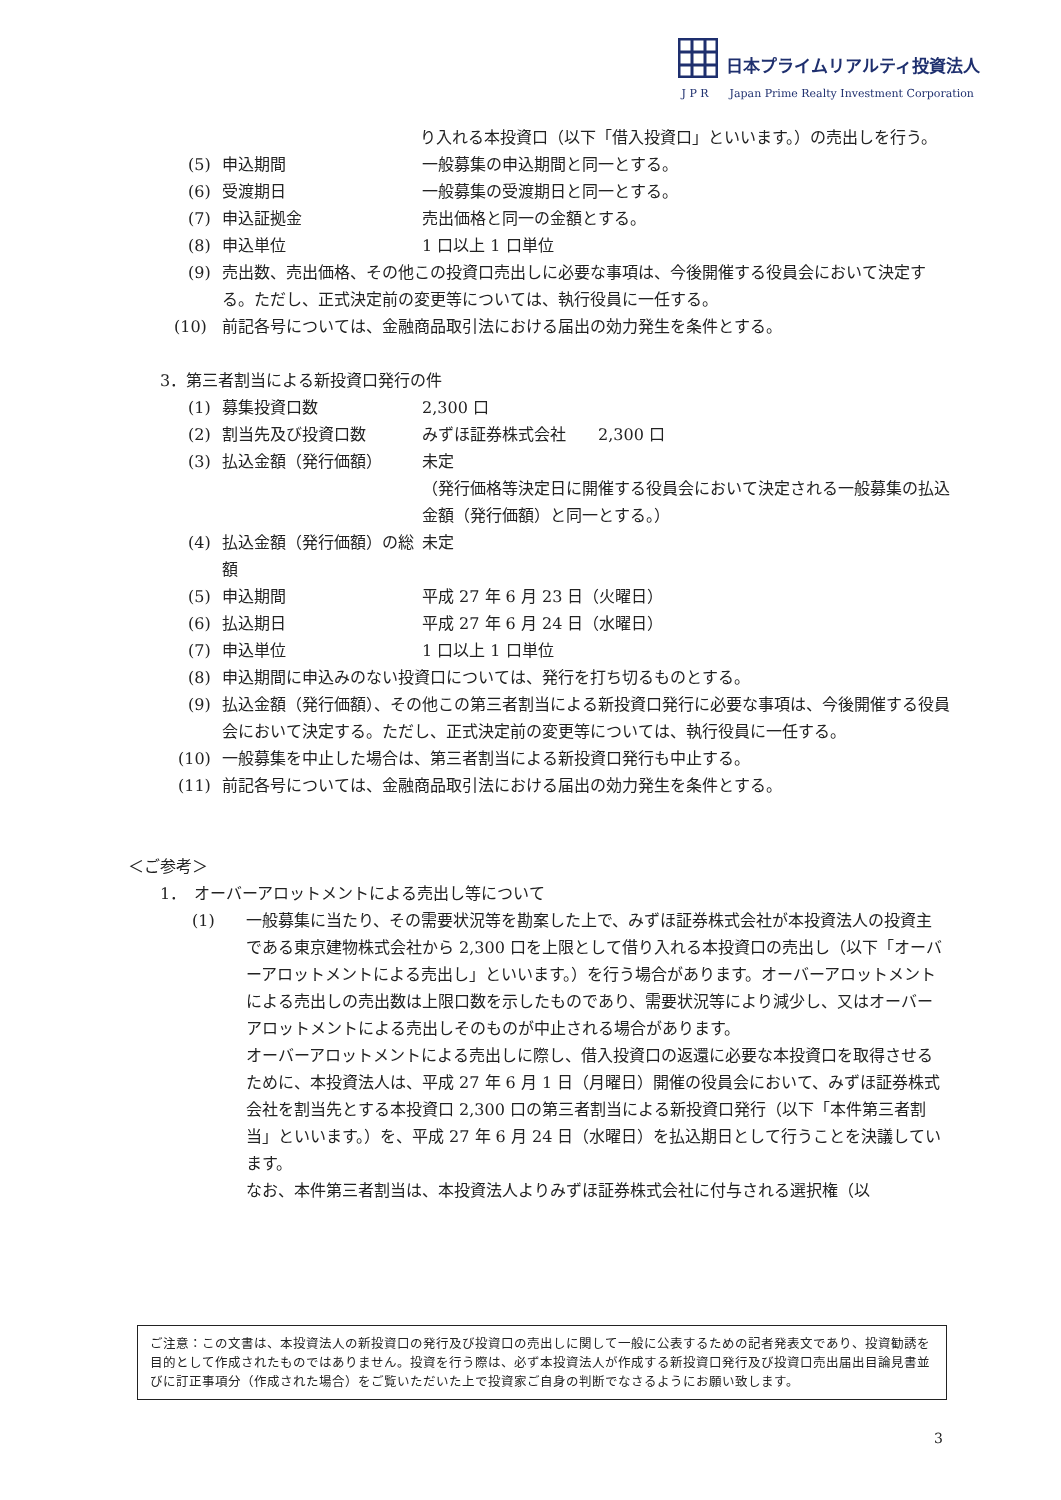日本プライムリアルティ投資法人
J P R Japan Prime Realty Investment Corporation
り入れる本投資口（以下「借入投資口」といいます。）の売出しを行う。
(5) 申込期間 一般募集の申込期間と同一とする。
(6) 受渡期日 一般募集の受渡期日と同一とする。
(7) 申込証拠金 売出価格と同一の金額とする。
(8) 申込単位 1 口以上 1 口単位
(9) 売出数、売出価格、その他この投資口売出しに必要な事項は、今後開催する役員会において決定する。ただし、正式決定前の変更等については、執行役員に一任する。
(10) 前記各号については、金融商品取引法における届出の効力発生を条件とする。
3．第三者割当による新投資口発行の件
(1) 募集投資口数 2,300 口
(2) 割当先及び投資口数 みずほ証券株式会社　　2,300 口
(3) 払込金額（発行価額） 未定
（発行価格等決定日に開催する役員会において決定される一般募集の払込金額（発行価額）と同一とする。）
(4) 払込金額（発行価額）の総額 未定
(5) 申込期間 平成 27 年 6 月 23 日（火曜日）
(6) 払込期日 平成 27 年 6 月 24 日（水曜日）
(7) 申込単位 1 口以上 1 口単位
(8) 申込期間に申込みのない投資口については、発行を打ち切るものとする。
(9) 払込金額（発行価額）、その他この第三者割当による新投資口発行に必要な事項は、今後開催する役員会において決定する。ただし、正式決定前の変更等については、執行役員に一任する。
(10) 一般募集を中止した場合は、第三者割当による新投資口発行も中止する。
(11) 前記各号については、金融商品取引法における届出の効力発生を条件とする。
＜ご参考＞
1．　オーバーアロットメントによる売出し等について
(1) 一般募集に当たり、その需要状況等を勘案した上で、みずほ証券株式会社が本投資法人の投資主である東京建物株式会社から 2,300 口を上限として借り入れる本投資口の売出し（以下「オーバーアロットメントによる売出し」といいます。）を行う場合があります。オーバーアロットメントによる売出しの売出数は上限口数を示したものであり、需要状況等により減少し、又はオーバーアロットメントによる売出しそのものが中止される場合があります。
オーバーアロットメントによる売出しに際し、借入投資口の返還に必要な本投資口を取得させるために、本投資法人は、平成 27 年 6 月 1 日（月曜日）開催の役員会において、みずほ証券株式会社を割当先とする本投資口 2,300 口の第三者割当による新投資口発行（以下「本件第三者割当」といいます。）を、平成 27 年 6 月 24 日（水曜日）を払込期日として行うことを決議しています。
なお、本件第三者割当は、本投資法人よりみずほ証券株式会社に付与される選択権（以
ご注意：この文書は、本投資法人の新投資口の発行及び投資口の売出しに関して一般に公表するための記者発表文であり、投資勧誘を目的として作成されたものではありません。投資を行う際は、必ず本投資法人が作成する新投資口発行及び投資口売出届出目論見書並びに訂正事項分（作成された場合）をご覧いただいた上で投資家ご自身の判断でなさるようにお願い致します。
3